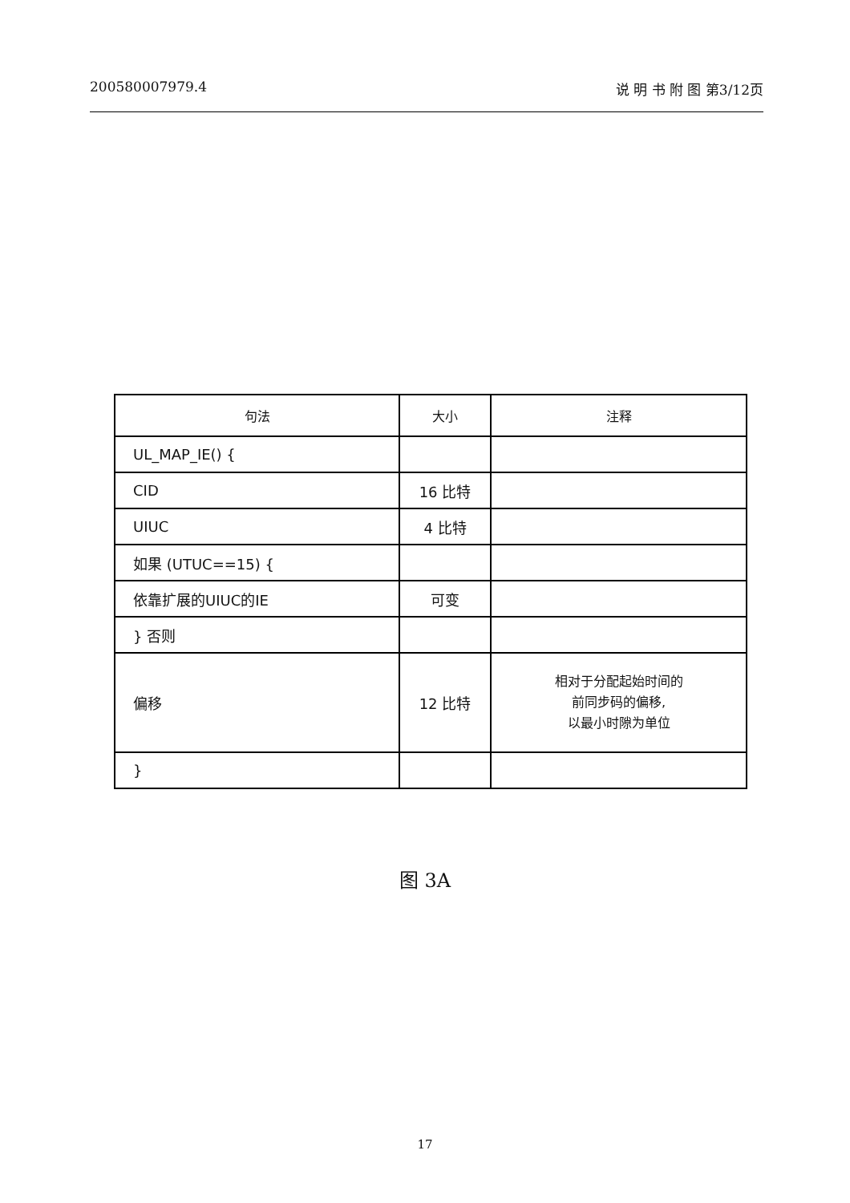200580007979.4 说 明 书 附 图 第3/12页
| 句法 | 大小 | 注释 |
| --- | --- | --- |
| UL_MAP_IE() { | | |
| CID | 16 比特 | |
| UIUC | 4 比特 | |
| 如果 (UTUC==15) { | | |
| 依靠扩展的UIUC的IE | 可变 | |
| } 否则 | | |
| 偏移 | 12 比特 | 相对于分配起始时间的 前同步码的偏移, 以最小时隙为单位 |
| } | | |
图 3A
17